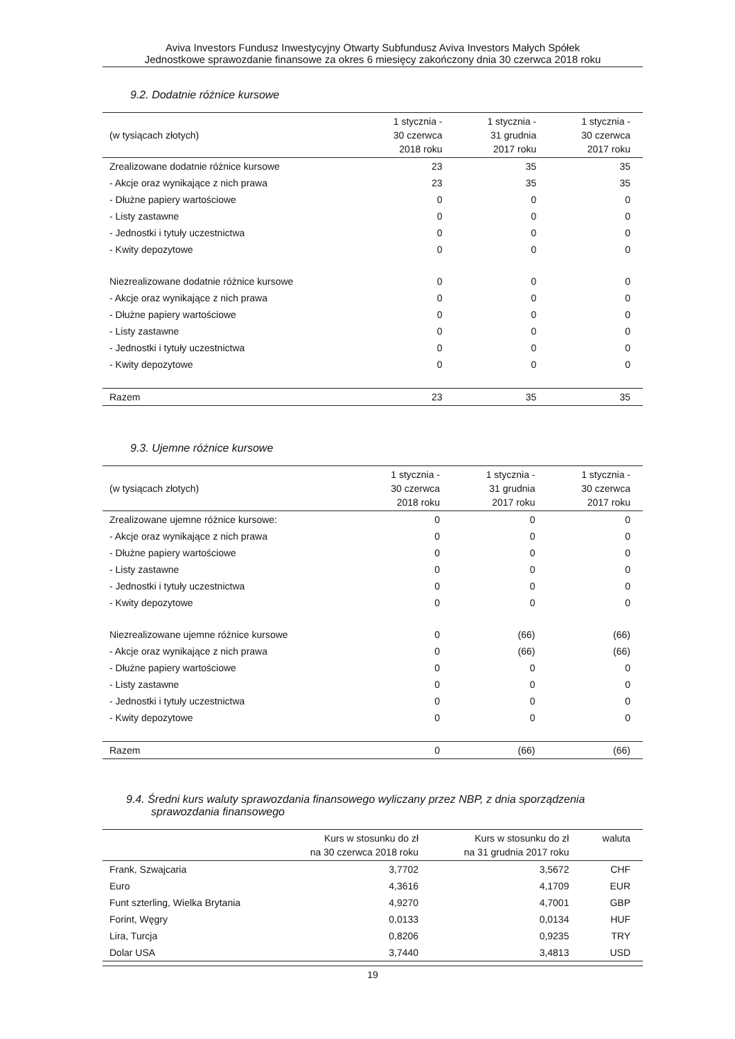Aviva Investors Fundusz Inwestycyjny Otwarty Subfundusz Aviva Investors Małych Spółek
Jednostkowe sprawozdanie finansowe za okres 6 miesięcy zakończony dnia 30 czerwca 2018 roku
9.2. Dodatnie różnice kursowe
| (w tysiącach złotych) | 1 stycznia - 30 czerwca 2018 roku | 1 stycznia - 31 grudnia 2017 roku | 1 stycznia - 30 czerwca 2017 roku |
| --- | --- | --- | --- |
| Zrealizowane dodatnie różnice kursowe | 23 | 35 | 35 |
| - Akcje oraz wynikające z nich prawa | 23 | 35 | 35 |
| - Dłużne papiery wartościowe | 0 | 0 | 0 |
| - Listy zastawne | 0 | 0 | 0 |
| - Jednostki i tytuły uczestnictwa | 0 | 0 | 0 |
| - Kwity depozytowe | 0 | 0 | 0 |
| Niezrealizowane dodatnie różnice kursowe | 0 | 0 | 0 |
| - Akcje oraz wynikające z nich prawa | 0 | 0 | 0 |
| - Dłużne papiery wartościowe | 0 | 0 | 0 |
| - Listy zastawne | 0 | 0 | 0 |
| - Jednostki i tytuły uczestnictwa | 0 | 0 | 0 |
| - Kwity depozytowe | 0 | 0 | 0 |
| Razem | 23 | 35 | 35 |
9.3. Ujemne różnice kursowe
| (w tysiącach złotych) | 1 stycznia - 30 czerwca 2018 roku | 1 stycznia - 31 grudnia 2017 roku | 1 stycznia - 30 czerwca 2017 roku |
| --- | --- | --- | --- |
| Zrealizowane ujemne różnice kursowe: | 0 | 0 | 0 |
| - Akcje oraz wynikające z nich prawa | 0 | 0 | 0 |
| - Dłużne papiery wartościowe | 0 | 0 | 0 |
| - Listy zastawne | 0 | 0 | 0 |
| - Jednostki i tytuły uczestnictwa | 0 | 0 | 0 |
| - Kwity depozytowe | 0 | 0 | 0 |
| Niezrealizowane ujemne różnice kursowe | 0 | (66) | (66) |
| - Akcje oraz wynikające z nich prawa | 0 | (66) | (66) |
| - Dłużne papiery wartościowe | 0 | 0 | 0 |
| - Listy zastawne | 0 | 0 | 0 |
| - Jednostki i tytuły uczestnictwa | 0 | 0 | 0 |
| - Kwity depozytowe | 0 | 0 | 0 |
| Razem | 0 | (66) | (66) |
9.4. Średni kurs waluty sprawozdania finansowego wyliczany przez NBP, z dnia sporządzenia sprawozdania finansowego
| | Kurs w stosunku do zł na 30 czerwca 2018 roku | Kurs w stosunku do zł na 31 grudnia 2017 roku | waluta |
| --- | --- | --- | --- |
| Frank, Szwajcaria | 3,7702 | 3,5672 | CHF |
| Euro | 4,3616 | 4,1709 | EUR |
| Funt szterling, Wielka Brytania | 4,9270 | 4,7001 | GBP |
| Forint, Węgry | 0,0133 | 0,0134 | HUF |
| Lira, Turcja | 0,8206 | 0,9235 | TRY |
| Dolar USA | 3,7440 | 3,4813 | USD |
19